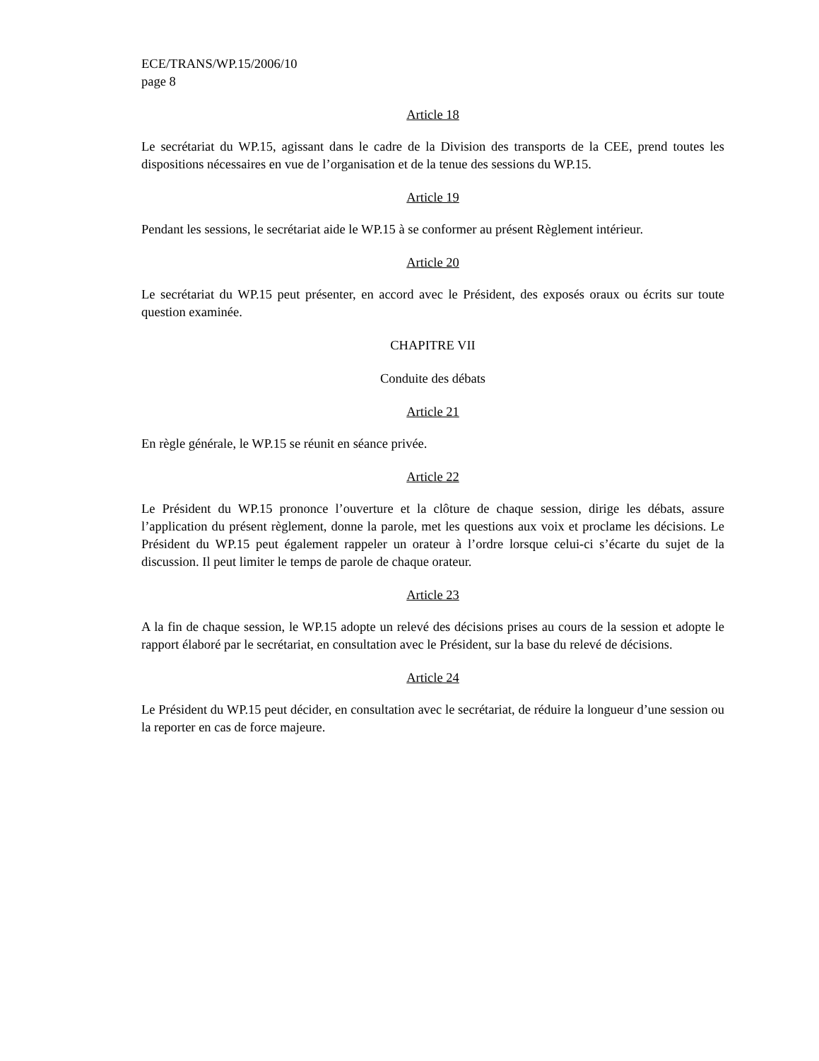ECE/TRANS/WP.15/2006/10
page 8
Article 18
Le secrétariat du WP.15, agissant dans le cadre de la Division des transports de la CEE, prend toutes les dispositions nécessaires en vue de l’organisation et de la tenue des sessions du WP.15.
Article 19
Pendant les sessions, le secrétariat aide le WP.15 à se conformer au présent Règlement intérieur.
Article 20
Le secrétariat du WP.15 peut présenter, en accord avec le Président, des exposés oraux ou écrits sur toute question examinée.
CHAPITRE VII
Conduite des débats
Article 21
En règle générale, le WP.15 se réunit en séance privée.
Article 22
Le Président du WP.15 prononce l’ouverture et la clôture de chaque session, dirige les débats, assure l’application du présent règlement, donne la parole, met les questions aux voix et proclame les décisions. Le Président du WP.15 peut également rappeler un orateur à l’ordre lorsque celui-ci s’écarte du sujet de la discussion. Il peut limiter le temps de parole de chaque orateur.
Article 23
A la fin de chaque session, le WP.15 adopte un relevé des décisions prises au cours de la session et adopte le rapport élaboré par le secrétariat, en consultation avec le Président, sur la base du relevé de décisions.
Article 24
Le Président du WP.15 peut décider, en consultation avec le secrétariat, de réduire la longueur d’une session ou la reporter en cas de force majeure.